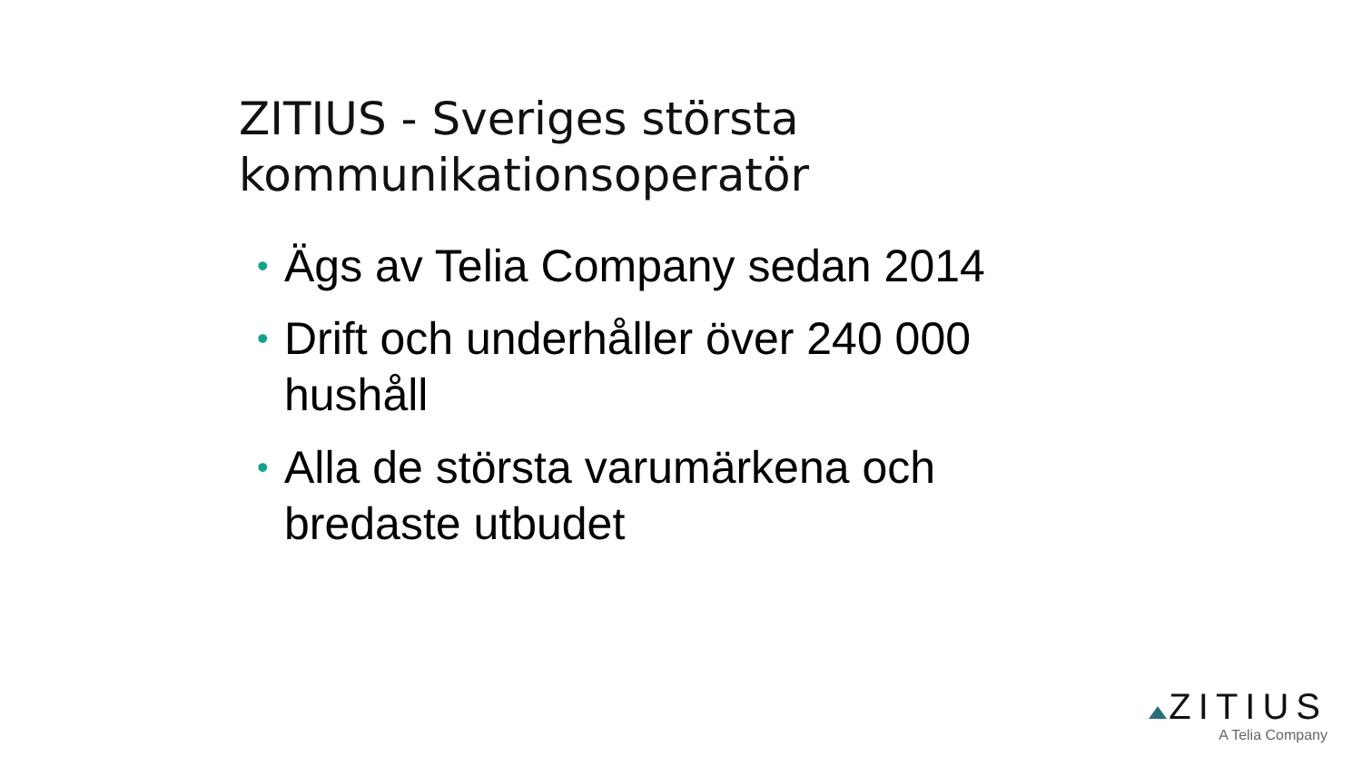ZITIUS - Sveriges största kommunikationsoperatör
• Ägs av Telia Company sedan 2014
• Drift och underhåller över 240 000 hushåll
• Alla de största varumärkena och bredaste utbudet
ZITIUS
A Telia Company